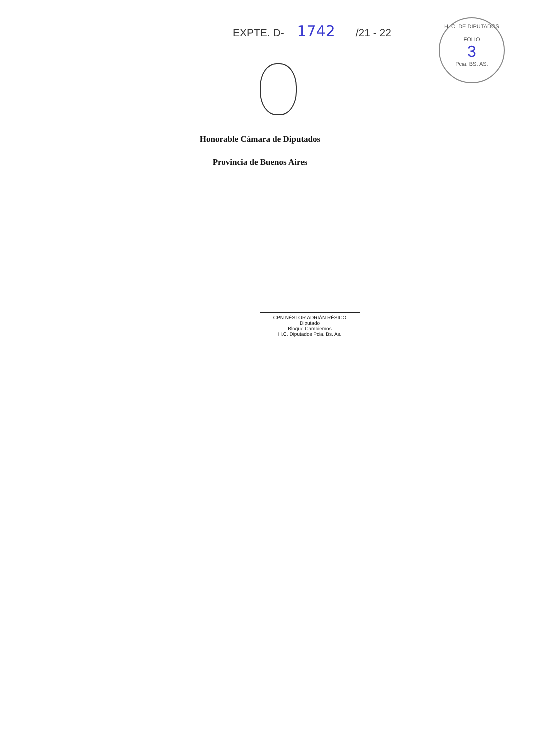EXPTE. D- 1742 /21 - 22
H. C. DE DIPUTADOS
FOLIO
3
Pcia. BS. AS.
Honorable Cámara de Diputados
Provincia de Buenos Aires
CPN NÉSTOR ADRIÁN RÉSICO
Diputado
Bloque Cambiemos
H.C. Diputados Pcia. Bs. As.